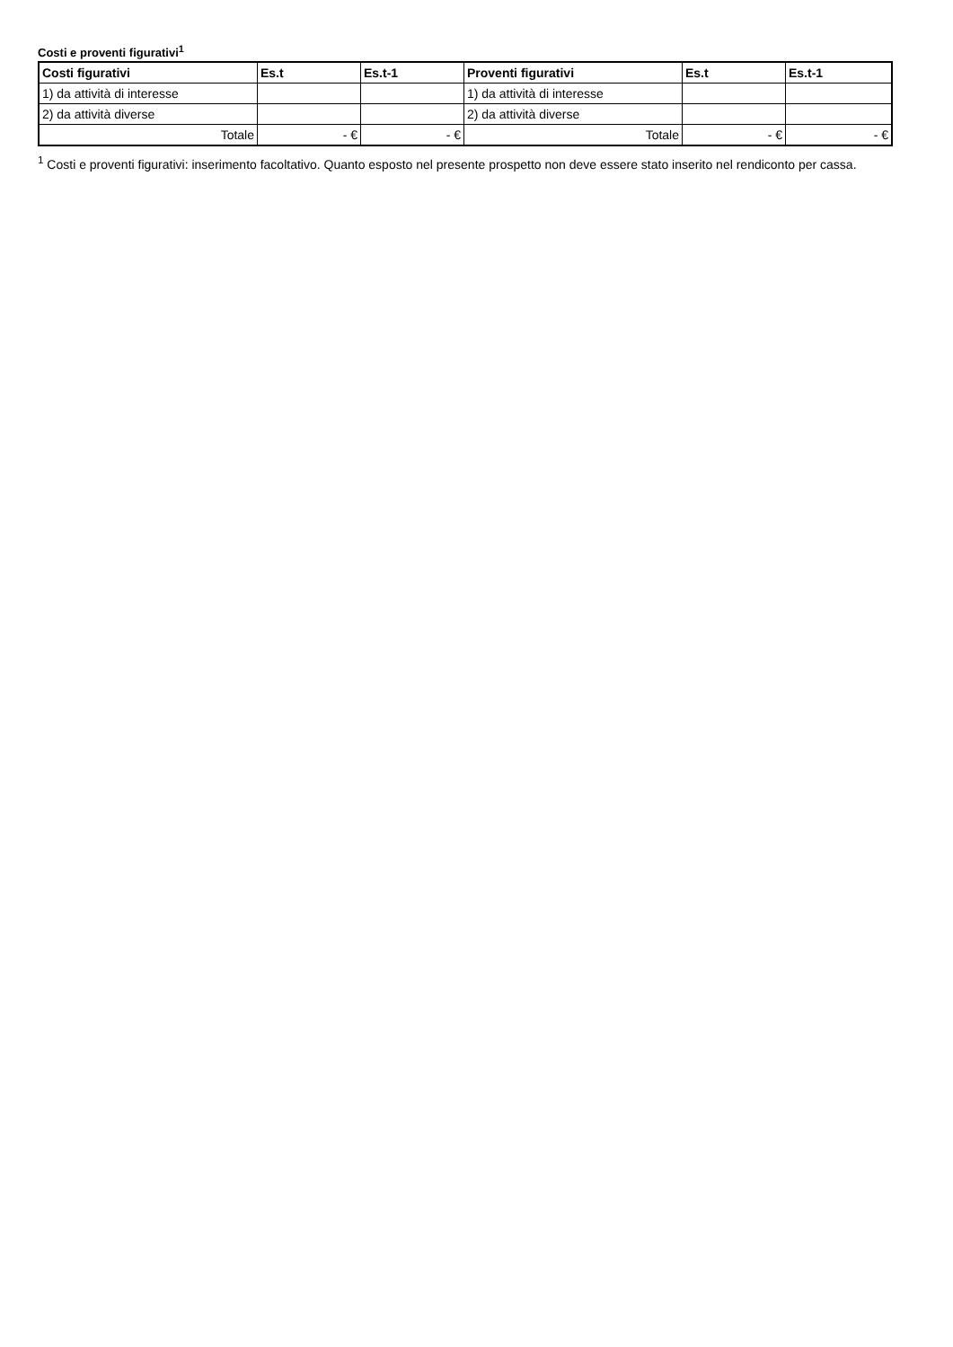Costi e proventi figurativi<sup>1</sup>
| Costi figurativi | Es.t | Es.t-1 | Proventi figurativi | Es.t | Es.t-1 |
| --- | --- | --- | --- | --- | --- |
| 1) da attività di interesse | | | 1) da attività di interesse | | |
| 2) da attività diverse | | | 2) da attività diverse | | |
| Totale | - € | - € | Totale | - € | - € |
<sup>1</sup> Costi e proventi figurativi: inserimento facoltativo. Quanto esposto nel presente prospetto non deve essere stato inserito nel rendiconto per cassa.